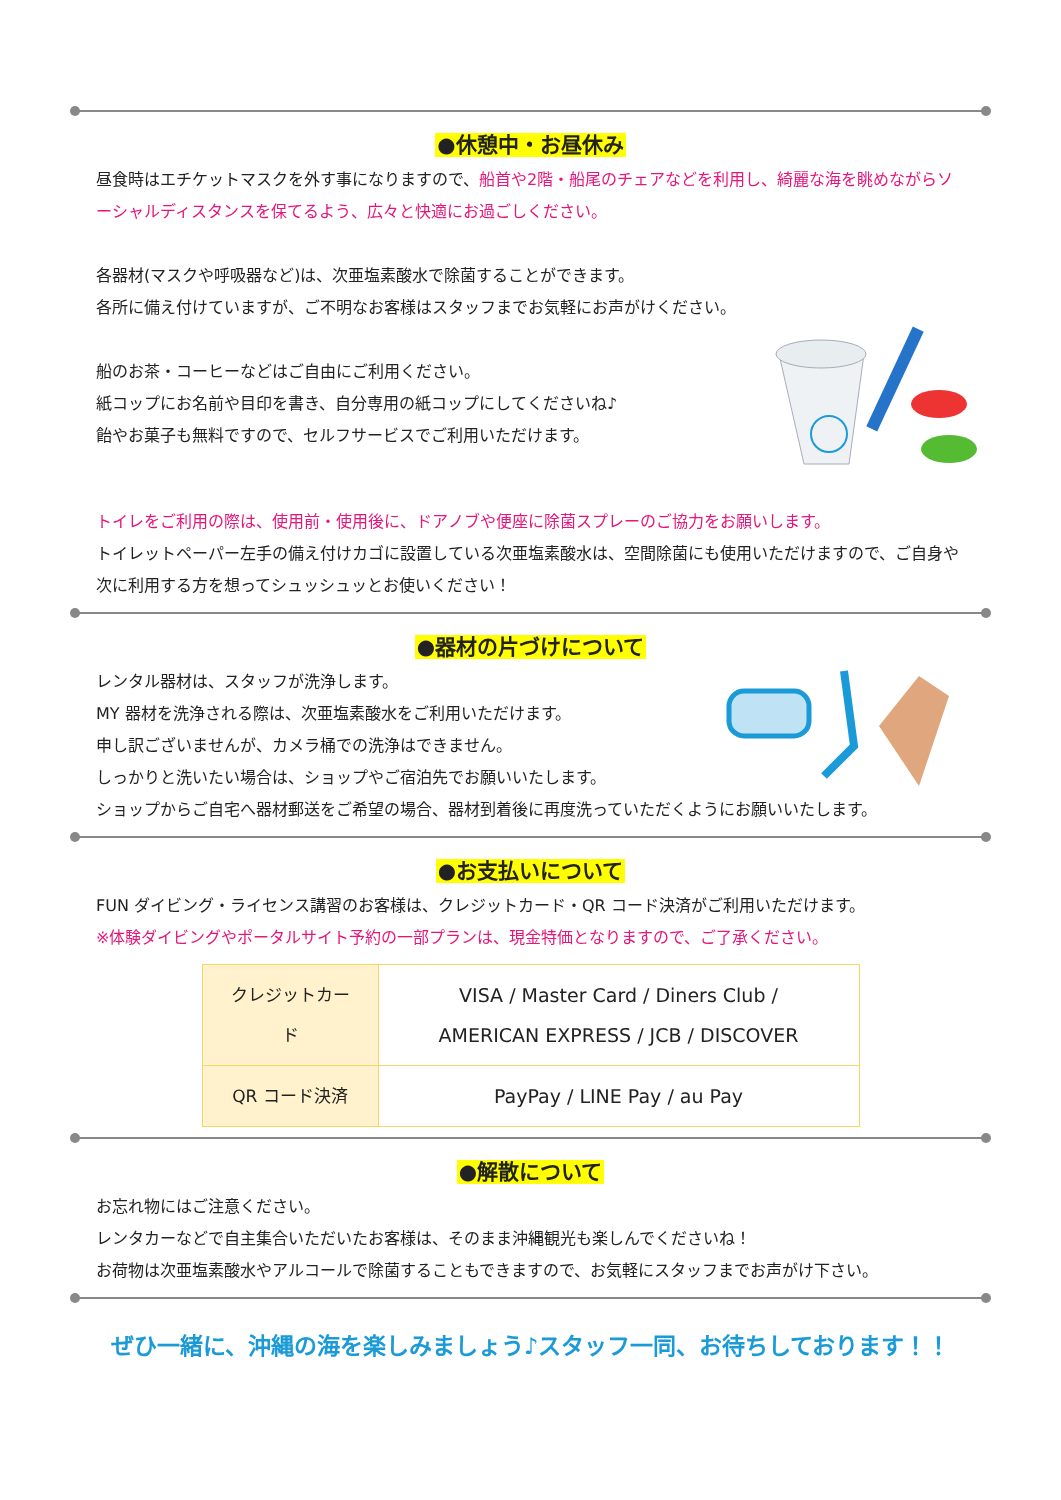●休憩中・お昼休み
昼食時はエチケットマスクを外す事になりますので、船首や2階・船尾のチェアなどを利用し、綺麗な海を眺めながらソーシャルディスタンスを保てるよう、広々と快適にお過ごしください。
各器材(マスクや呼吸器など)は、次亜塩素酸水で除菌することができます。
各所に備え付けていますが、ご不明なお客様はスタッフまでお気軽にお声がけください。
船のお茶・コーヒーなどはご自由にご利用ください。
紙コップにお名前や目印を書き、自分専用の紙コップにしてくださいね♪
飴やお菓子も無料ですので、セルフサービスでご利用いただけます。
トイレをご利用の際は、使用前・使用後に、ドアノブや便座に除菌スプレーのご協力をお願いします。
トイレットペーパー左手の備え付けカゴに設置している次亜塩素酸水は、空間除菌にも使用いただけますので、ご自身や次に利用する方を想ってシュッシュッとお使いください！
●器材の片づけについて
レンタル器材は、スタッフが洗浄します。
MY 器材を洗浄される際は、次亜塩素酸水をご利用いただけます。
申し訳ございませんが、カメラ桶での洗浄はできません。
しっかりと洗いたい場合は、ショップやご宿泊先でお願いいたします。
ショップからご自宅へ器材郵送をご希望の場合、器材到着後に再度洗っていただくようにお願いいたします。
●お支払いについて
FUN ダイビング・ライセンス講習のお客様は、クレジットカード・QR コード決済がご利用いただけます。
※体験ダイビングやポータルサイト予約の一部プランは、現金特価となりますので、ご了承ください。
| クレジットカード | VISA / Master Card / Diners Club / AMERICAN EXPRESS / JCB / DISCOVER |
| QR コード決済 | PayPay / LINE Pay / au Pay |
●解散について
お忘れ物にはご注意ください。
レンタカーなどで自主集合いただいたお客様は、そのまま沖縄観光も楽しんでくださいね！
お荷物は次亜塩素酸水やアルコールで除菌することもできますので、お気軽にスタッフまでお声がけ下さい。
ぜひ一緒に、沖縄の海を楽しみましょう♪スタッフ一同、お待ちしております！！